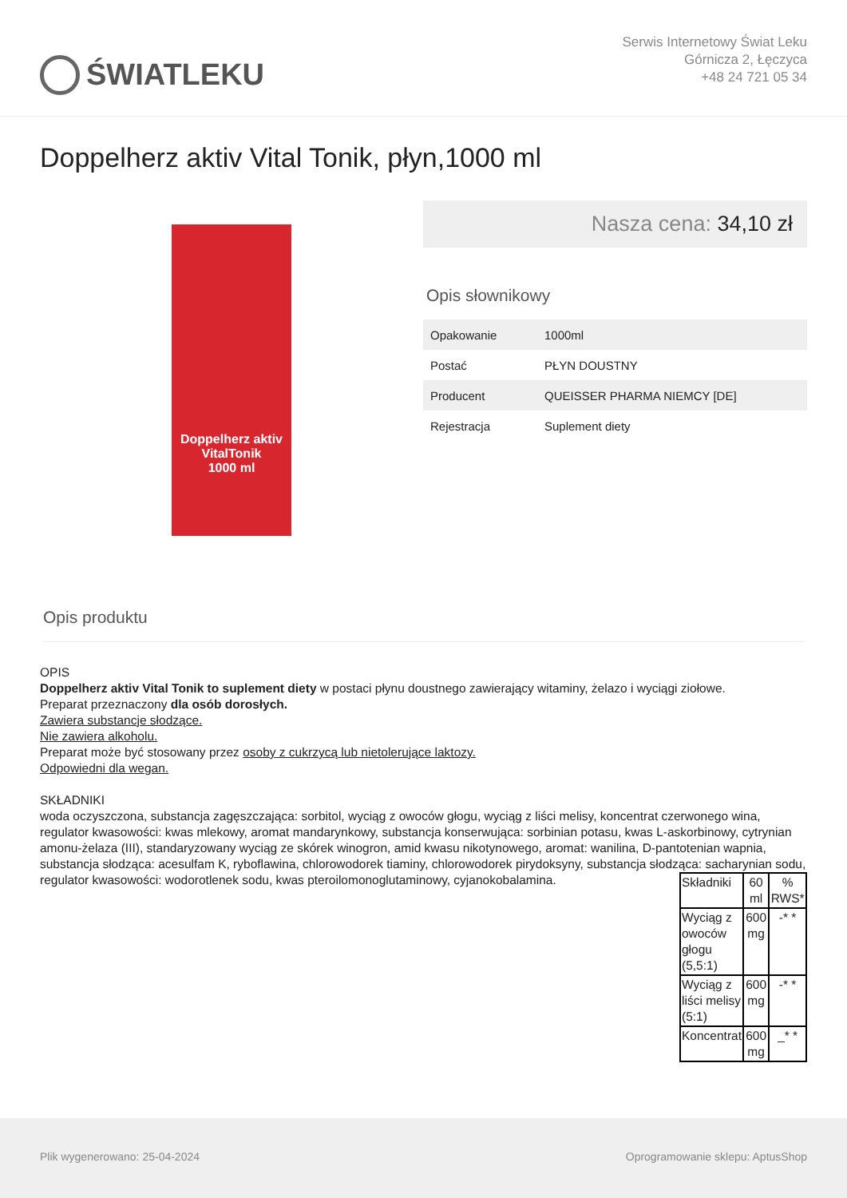ŚWIATLEKU
Serwis Internetowy Świat Leku
Górnicza 2, Łęczyca
+48 24 721 05 34
Doppelherz aktiv Vital Tonik, płyn,1000 ml
Doppelherz aktiv
VitalTonik
1000 ml
Nasza cena: 34,10 zł
Opis słownikowy
| Opakowanie | 1000ml |
| Postać | PŁYN DOUSTNY |
| Producent | QUEISSER PHARMA NIEMCY [DE] |
| Rejestracja | Suplement diety |
Opis produktu
OPIS
Doppelherz aktiv Vital Tonik to suplement diety w postaci płynu doustnego zawierający witaminy, żelazo i wyciągi ziołowe.
Preparat przeznaczony dla osób dorosłych.
Zawiera substancje słodzące.
Nie zawiera alkoholu.
Preparat może być stosowany przez osoby z cukrzycą lub nietolerujące laktozy.
Odpowiedni dla wegan.
SKŁADNIKI
woda oczyszczona, substancja zagęszczająca: sorbitol, wyciąg z owoców głogu, wyciąg z liści melisy, koncentrat czerwonego wina, regulator kwasowości: kwas mlekowy, aromat mandarynkowy, substancja konserwująca: sorbinian potasu, kwas L-askorbinowy, cytrynian amonu-żelaza (III), standaryzowany wyciąg ze skórek winogron, amid kwasu nikotynowego, aromat: wanilina, D-pantotenian wapnia, substancja słodząca: acesulfam K, ryboflawina, chlorowodorek tiaminy, chlorowodorek pirydoksyny, substancja słodząca: sacharynian sodu, regulator kwasowości: wodorotlenek sodu, kwas pteroilomonoglutaminowy, cyjanokobalamina.
| Składniki | 60 ml | % RWS* |
| --- | --- | --- |
| Wyciąg z owoców głogu (5,5:1) | 600 mg | -* * |
| Wyciąg z liści melisy (5:1) | 600 mg | -* * |
| Koncentrat | 600 mg | _* * |
Plik wygenerowano: 25-04-2024 Oprogramowanie sklepu: AptusShop